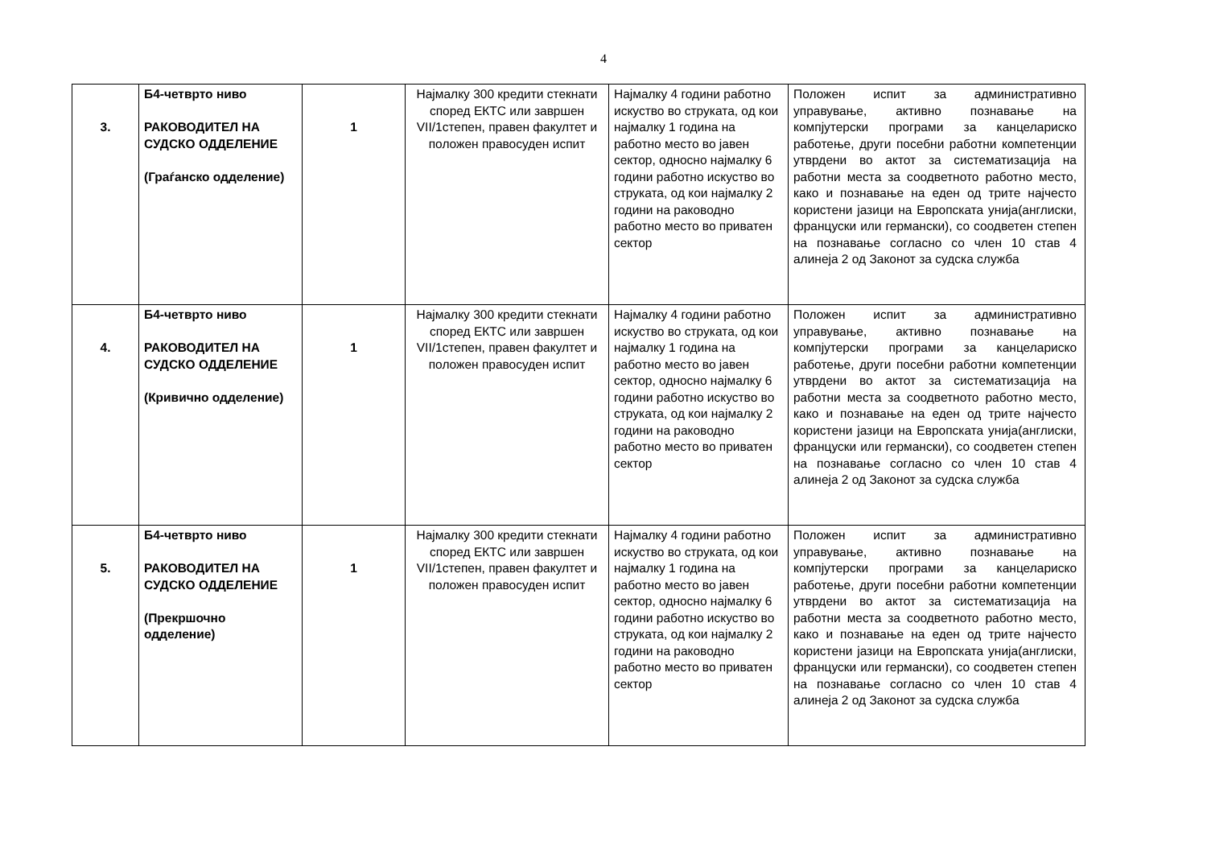4
| 3. | Б4-четврто ниво РАКОВОДИТЕЛ НА СУДСКО ОДДЕЛЕНИЕ (Граѓанско одделение) | 1 | Најмалку 300 кредити стекнати според ЕКТС или завршен VII/1степен, правен факултет и положен правосуден испит | Најмалку 4 години работно искуство во струката, од кои најмалку 1 година на работно место во јавен сектор, односно најмалку 6 години работно искуство во струката, од кои најмалку 2 години на раководно работно место во приватен сектор | Положен испит за административно управување, активно познавање на компјутерски програми за канцелариско работење, други посебни работни компетенции утврдени во актот за систематизација на работни места за соодветното работно место, како и познавање на еден од трите најчесто користени јазици на Европската унија(англиски, француски или германски), со соодветен степен на познавање согласно со член 10 став 4 алинеја 2 од Законот за судска служба |
| 4. | Б4-четврто ниво РАКОВОДИТЕЛ НА СУДСКО ОДДЕЛЕНИЕ (Кривично одделение) | 1 | Најмалку 300 кредити стекнати според ЕКТС или завршен VII/1степен, правен факултет и положен правосуден испит | Најмалку 4 години работно искуство во струката, од кои најмалку 1 година на работно место во јавен сектор, односно најмалку 6 години работно искуство во струката, од кои најмалку 2 години на раководно работно место во приватен сектор | Положен испит за административно управување, активно познавање на компјутерски програми за канцелариско работење, други посебни работни компетенции утврдени во актот за систематизација на работни места за соодветното работно место, како и познавање на еден од трите најчесто користени јазици на Европската унија(англиски, француски или германски), со соодветен степен на познавање согласно со член 10 став 4 алинеја 2 од Законот за судска служба |
| 5. | Б4-четврто ниво РАКОВОДИТЕЛ НА СУДСКО ОДДЕЛЕНИЕ (Прекршочно одделение) | 1 | Најмалку 300 кредити стекнати според ЕКТС или завршен VII/1степен, правен факултет и положен правосуден испит | Најмалку 4 години работно искуство во струката, од кои најмалку 1 година на работно место во јавен сектор, односно најмалку 6 години работно искуство во струката, од кои најмалку 2 години на раководно работно место во приватен сектор | Положен испит за административно управување, активно познавање на компјутерски програми за канцелариско работење, други посебни работни компетенции утврдени во актот за систематизација на работни места за соодветното работно место, како и познавање на еден од трите најчесто користени јазици на Европската унија(англиски, француски или германски), со соодветен степен на познавање согласно со член 10 став 4 алинеја 2 од Законот за судска служба |